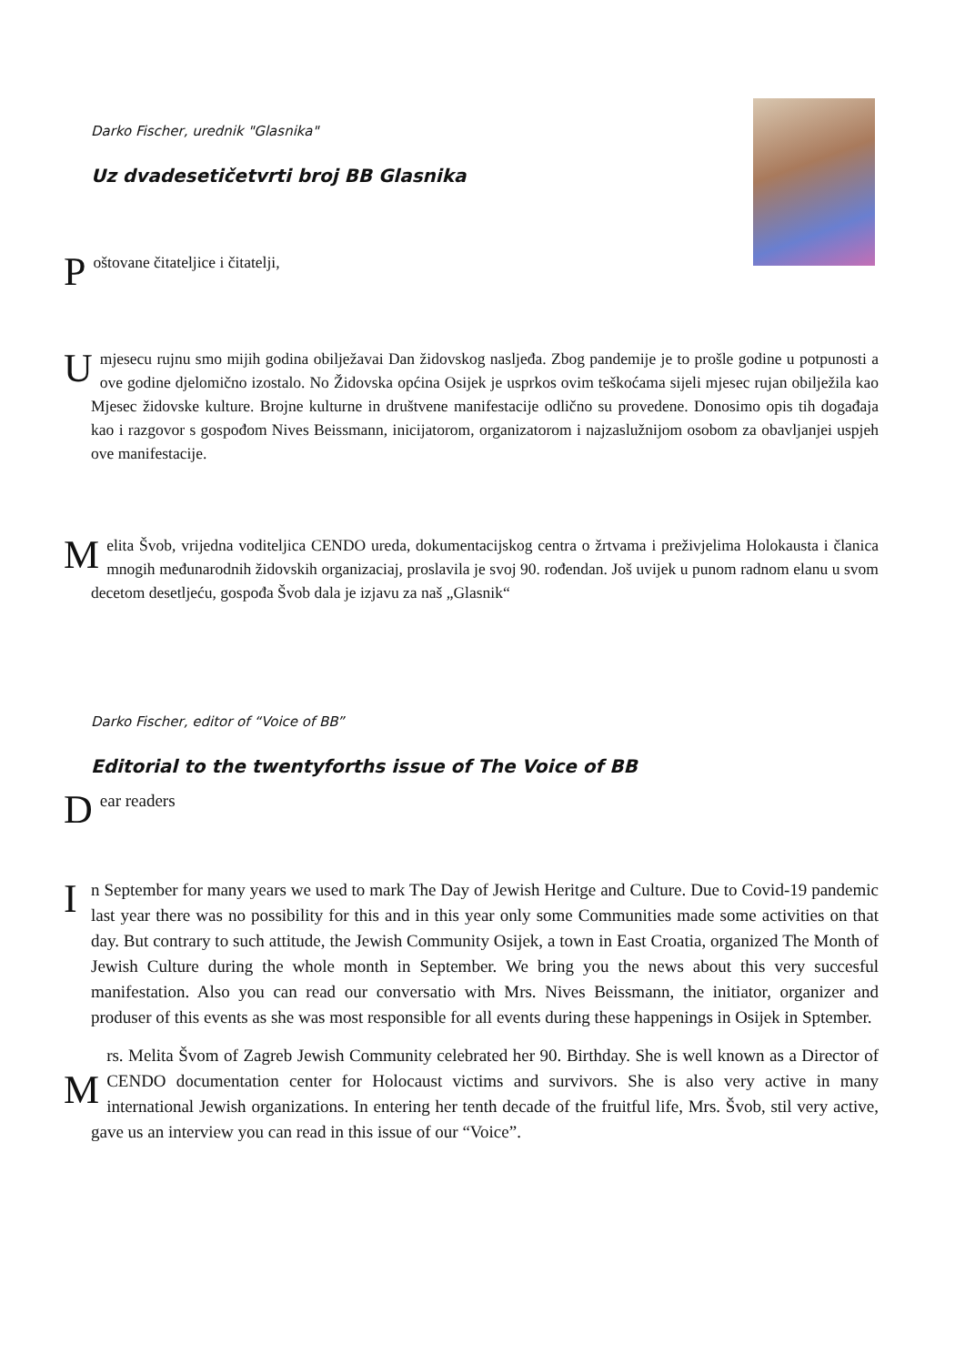Darko Fischer, urednik "Glasnika"
Uz dvadesetičetvrti broj BB Glasnika
Poštovane čitateljice i čitatelji,
Umjesecu rujnu smo mijih godina obilježavai Dan židovskog nasljeđa. Zbog pandemije je to prošle godine u potpunosti a ove godine djelomično izostalo. No Židovska općina Osijek je usprkos ovim teškoćama sijeli mjesec rujan obilježila kao Mjesec židovske kulture. Brojne kulturne in društvene manifestacije odlično su provedene. Donosimo opis tih događaja kao i razgovor s gospođom Nives Beissmann, inicijatorom, organizatorom i najzaslužnijom osobom za obavljanjei uspjeh ove manifestacije.
Melita Švob, vrijedna voditeljica CENDO ureda, dokumentacijskog centra o žrtvama i preživjelima Holokausta i članica mnogih međunarodnih židovskih organizaciaj, proslavila je svoj 90. rođendan. Još uvijek u punom radnom elanu u svom decetom desetljeću, gospođa Švob dala je izjavu za naš „Glasnik“
Darko Fischer, editor of “Voice of BB”
Editorial to the twentyforths issue of The Voice of BB
Dear readers
In September for many years we used to mark The Day of Jewish Heritge and Culture. Due to Covid-19 pandemic last year there was no possibility for this and in this year only some Communities made some activities on that day. But contrary to such attitude, the Jewish Community Osijek, a town in East Croatia, organized The Month of Jewish Culture during the whole month in September. We bring you the news about this very succesful manifestation. Also you can read our conversatio with Mrs. Nives Beissmann, the initiator, organizer and produser of this events as she was most responsible for all events during these happenings in Osijek in Sptember.
Mrs. Melita Švom of Zagreb Jewish Community celebrated her 90. Birthday. She is well known as a Director of CENDO documentation center for Holocaust victims and survivors. She is also very active in many international Jewish organizations. In entering her tenth decade of the fruitful life, Mrs. Švob, stil very active, gave us an interview you can read in this issue of our “Voice”.